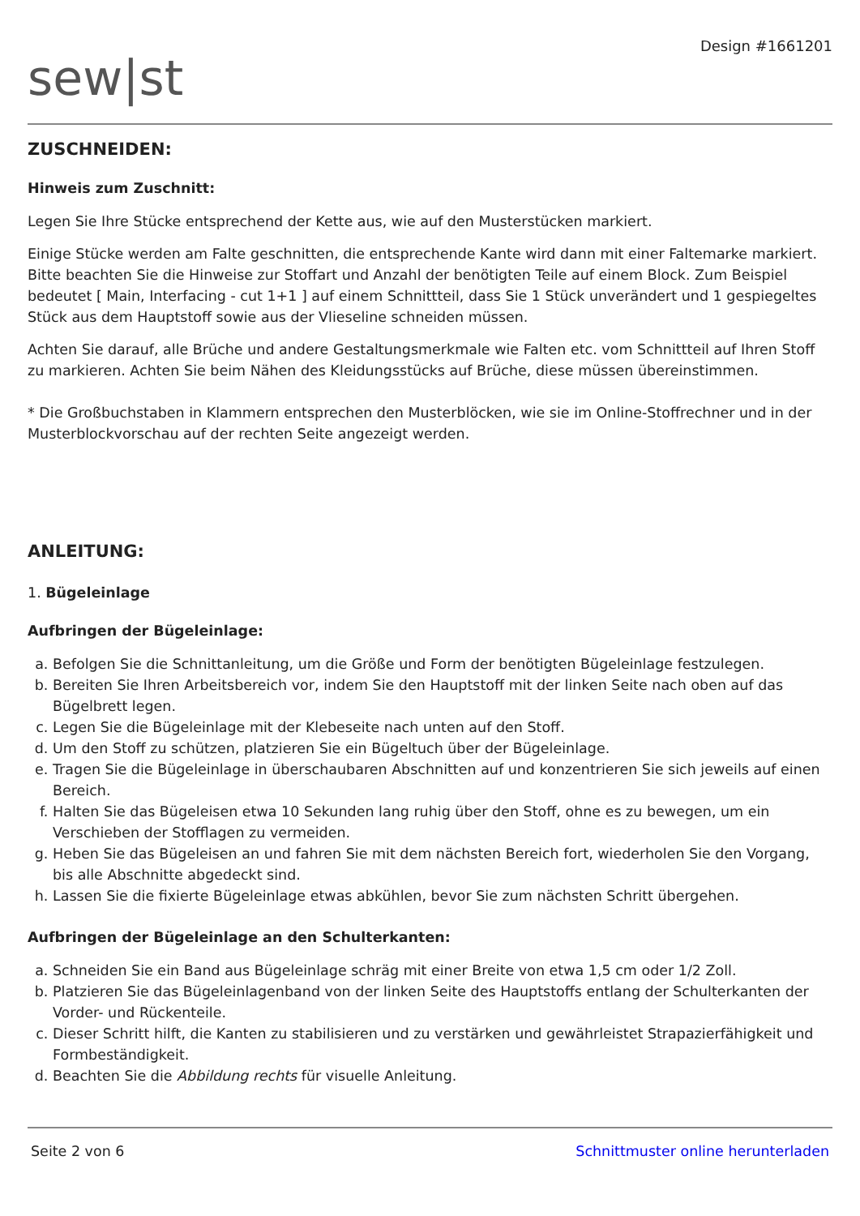sew|st
Design #1661201
ZUSCHNEIDEN:
Hinweis zum Zuschnitt:
Legen Sie Ihre Stücke entsprechend der Kette aus, wie auf den Musterstücken markiert.
Einige Stücke werden am Falte geschnitten, die entsprechende Kante wird dann mit einer Faltemarke markiert. Bitte beachten Sie die Hinweise zur Stoffart und Anzahl der benötigten Teile auf einem Block. Zum Beispiel bedeutet [ Main, Interfacing - cut 1+1 ] auf einem Schnittteil, dass Sie 1 Stück unverändert und 1 gespiegeltes Stück aus dem Hauptstoff sowie aus der Vlieseline schneiden müssen.
Achten Sie darauf, alle Brüche und andere Gestaltungsmerkmale wie Falten etc. vom Schnittteil auf Ihren Stoff zu markieren. Achten Sie beim Nähen des Kleidungsstücks auf Brüche, diese müssen übereinstimmen.
* Die Großbuchstaben in Klammern entsprechen den Musterblöcken, wie sie im Online-Stoffrechner und in der Musterblockvorschau auf der rechten Seite angezeigt werden.
ANLEITUNG:
1. Bügeleinlage
Aufbringen der Bügeleinlage:
a. Befolgen Sie die Schnittanleitung, um die Größe und Form der benötigten Bügeleinlage festzulegen.
b. Bereiten Sie Ihren Arbeitsbereich vor, indem Sie den Hauptstoff mit der linken Seite nach oben auf das Bügelbrett legen.
c. Legen Sie die Bügeleinlage mit der Klebeseite nach unten auf den Stoff.
d. Um den Stoff zu schützen, platzieren Sie ein Bügeltuch über der Bügeleinlage.
e. Tragen Sie die Bügeleinlage in überschaubaren Abschnitten auf und konzentrieren Sie sich jeweils auf einen Bereich.
f. Halten Sie das Bügeleisen etwa 10 Sekunden lang ruhig über den Stoff, ohne es zu bewegen, um ein Verschieben der Stofflagen zu vermeiden.
g. Heben Sie das Bügeleisen an und fahren Sie mit dem nächsten Bereich fort, wiederholen Sie den Vorgang, bis alle Abschnitte abgedeckt sind.
h. Lassen Sie die fixierte Bügeleinlage etwas abkühlen, bevor Sie zum nächsten Schritt übergehen.
Aufbringen der Bügeleinlage an den Schulterkanten:
a. Schneiden Sie ein Band aus Bügeleinlage schräg mit einer Breite von etwa 1,5 cm oder 1/2 Zoll.
b. Platzieren Sie das Bügeleinlagenband von der linken Seite des Hauptstoffs entlang der Schulterkanten der Vorder- und Rückenteile.
c. Dieser Schritt hilft, die Kanten zu stabilisieren und zu verstärken und gewährleistet Strapazierfähigkeit und Formbeständigkeit.
d. Beachten Sie die Abbildung rechts für visuelle Anleitung.
Seite 2 von 6 Schnittmuster online herunterladen